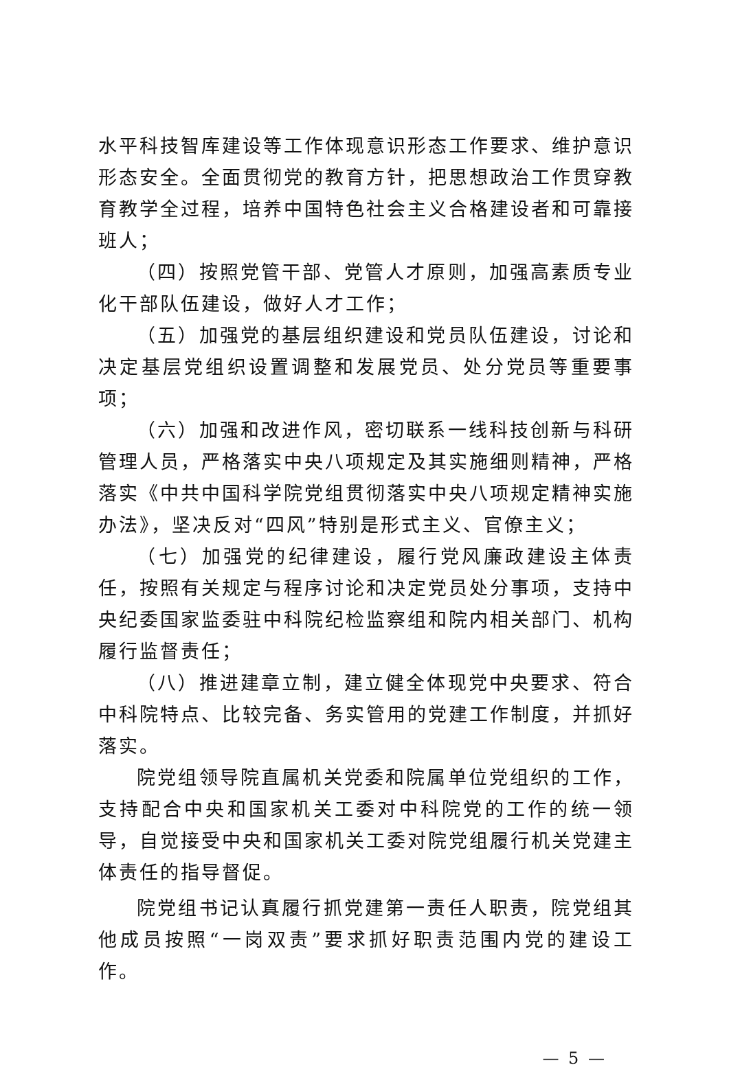水平科技智库建设等工作体现意识形态工作要求、维护意识形态安全。全面贯彻党的教育方针，把思想政治工作贯穿教育教学全过程，培养中国特色社会主义合格建设者和可靠接班人；
（四）按照党管干部、党管人才原则，加强高素质专业化干部队伍建设，做好人才工作；
（五）加强党的基层组织建设和党员队伍建设，讨论和决定基层党组织设置调整和发展党员、处分党员等重要事项；
（六）加强和改进作风，密切联系一线科技创新与科研管理人员，严格落实中央八项规定及其实施细则精神，严格落实《中共中国科学院党组贯彻落实中央八项规定精神实施办法》，坚决反对“四风”特别是形式主义、官僚主义；
（七）加强党的纪律建设，履行党风廉政建设主体责任，按照有关规定与程序讨论和决定党员处分事项，支持中央纪委国家监委驻中科院纪检监察组和院内相关部门、机构履行监督责任；
（八）推进建章立制，建立健全体现党中央要求、符合中科院特点、比较完备、务实管用的党建工作制度，并抓好落实。
院党组领导院直属机关党委和院属单位党组织的工作，支持配合中央和国家机关工委对中科院党的工作的统一领导，自觉接受中央和国家机关工委对院党组履行机关党建主体责任的指导督促。
院党组书记认真履行抓党建第一责任人职责，院党组其他成员按照“一岗双责”要求抓好职责范围内党的建设工作。
— 5 —